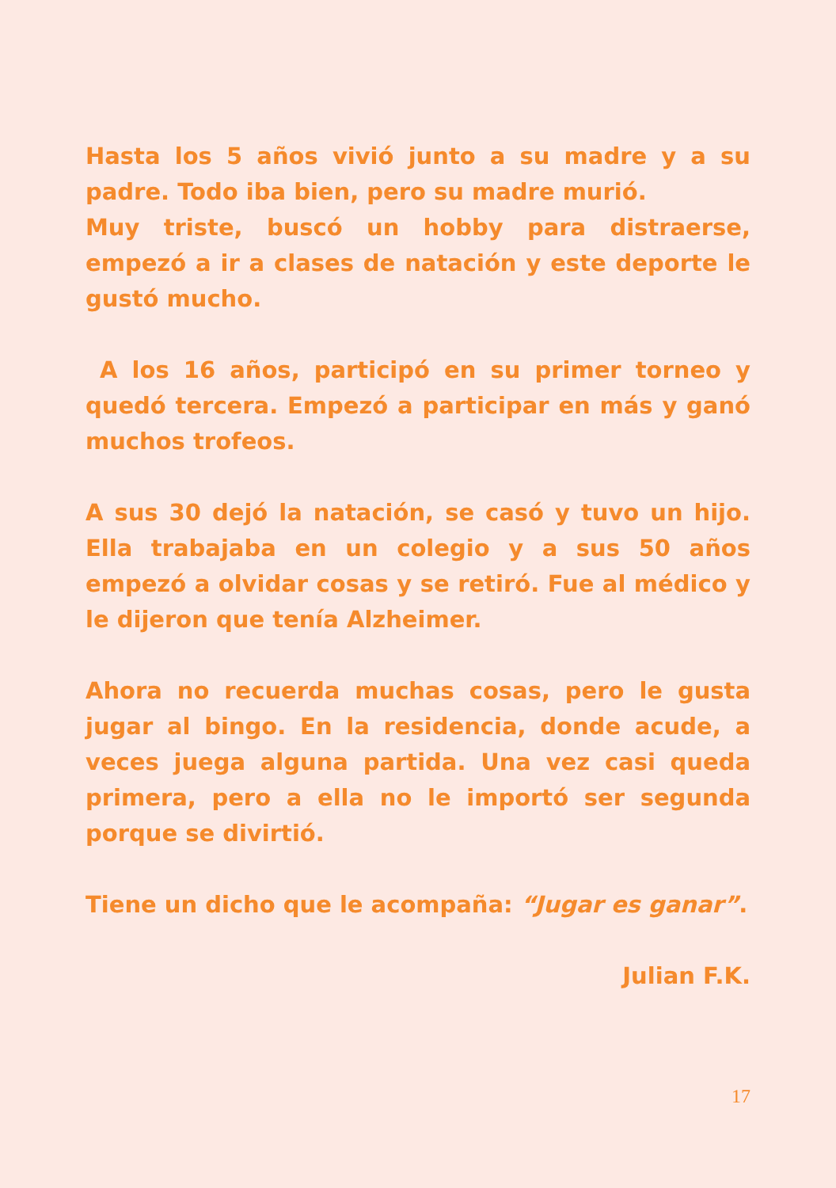Hasta los 5 años vivió junto a su madre y a su padre. Todo iba bien, pero su madre murió.
Muy triste, buscó un hobby para distraerse, empezó a ir a clases de natación y este deporte le gustó mucho.
A los 16 años, participó en su primer torneo y quedó tercera. Empezó a participar en más y ganó muchos trofeos.
A sus 30 dejó la natación, se casó y tuvo un hijo. Ella trabajaba en un colegio y a sus 50 años empezó a olvidar cosas y se retiró. Fue al médico y le dijeron que tenía Alzheimer.
Ahora no recuerda muchas cosas, pero le gusta jugar al bingo. En la residencia, donde acude, a veces juega alguna partida. Una vez casi queda primera, pero a ella no le importó ser segunda porque se divirtió.
Tiene un dicho que le acompaña: “Jugar es ganar”.
Julian F.K.
17